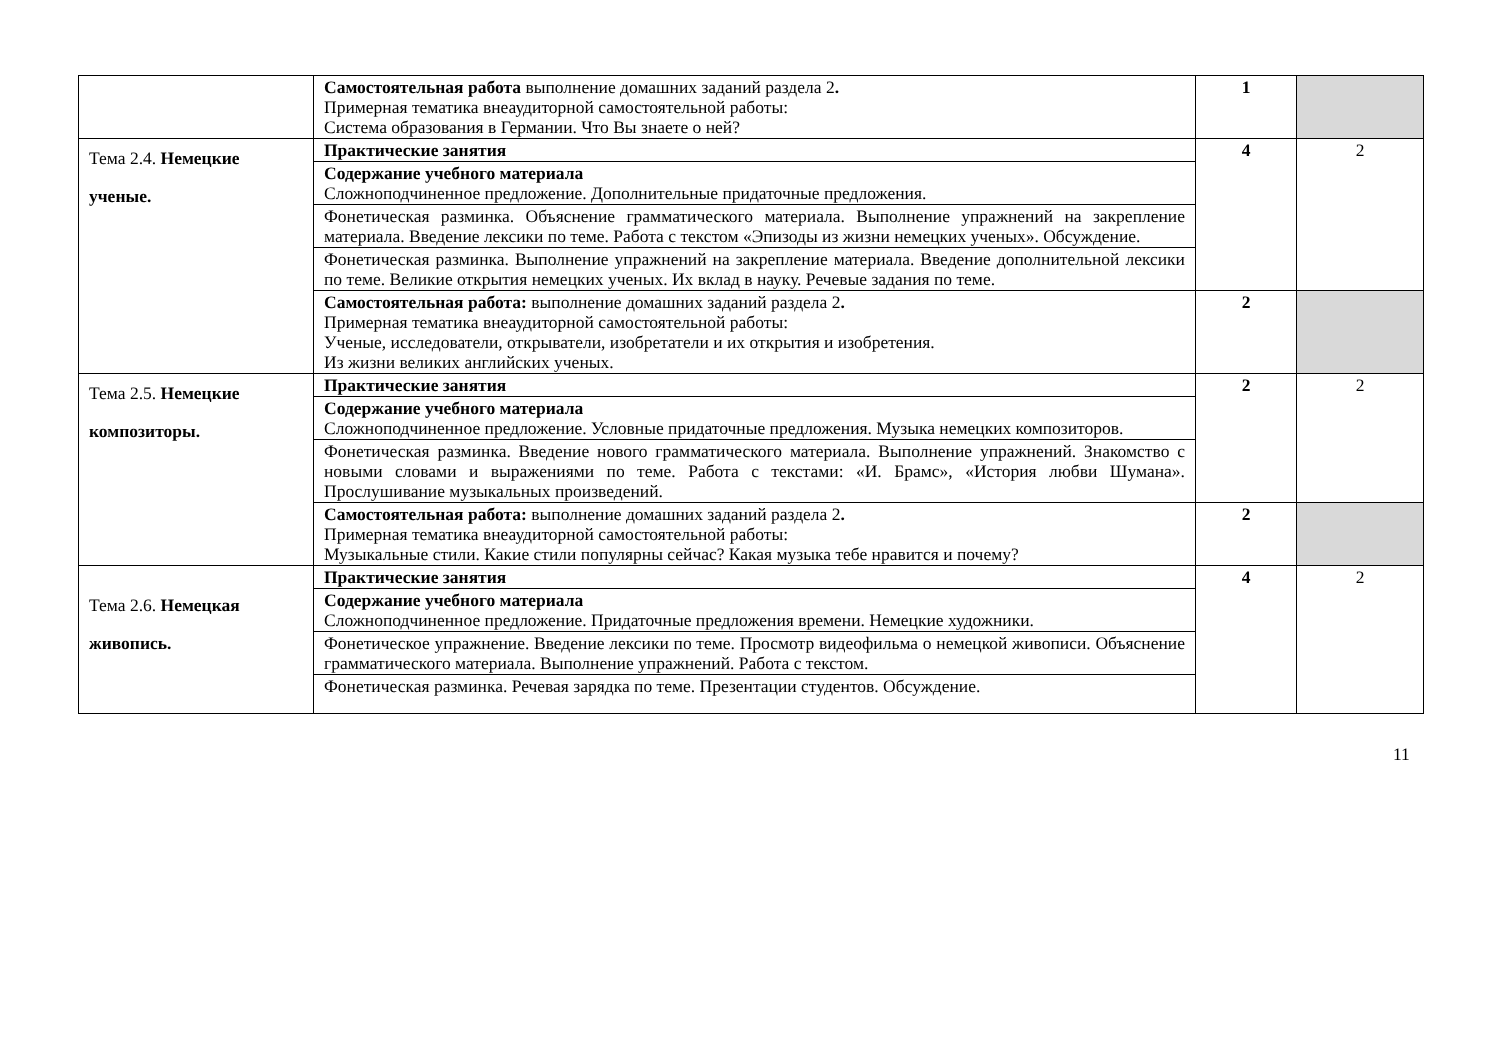| | Самостоятельная работа выполнение домашних заданий раздела 2 . Примерная тематика внеаудиторной самостоятельной работы: Система образования в Германии. Что Вы знаете о ней? | 1 | |
| Тема 2.4. Немецкие ученые. | Практические занятия | 4 | 2 |
| | Содержание учебного материала Сложноподчиненное предложение. Дополнительные придаточные предложения. | | |
| | Фонетическая разминка. Объяснение грамматического материала. Выполнение упражнений на закрепление материала. Введение лексики по теме. Работа с текстом «Эпизоды из жизни немецких ученых». Обсуждение. | | |
| | Фонетическая разминка. Выполнение упражнений на закрепление материала. Введение дополнительной лексики по теме. Великие открытия немецких ученых. Их вклад в науку. Речевые задания по теме. | | |
| | Самостоятельная работа: выполнение домашних заданий раздела 2 . Примерная тематика внеаудиторной самостоятельной работы: Ученые, исследователи, открыватели, изобретатели и их открытия и изобретения. Из жизни великих английских ученых. | 2 | |
| Тема 2.5. Немецкие композиторы. | Практические занятия | 2 | 2 |
| | Содержание учебного материала Сложноподчиненное предложение. Условные придаточные предложения. Музыка немецких композиторов. | | |
| | Фонетическая разминка. Введение нового грамматического материала. Выполнение упражнений. Знакомство с новыми словами и выражениями по теме. Работа с текстами: «И. Брамс», «История любви Шумана». Прослушивание музыкальных произведений. | | |
| | Самостоятельная работа: выполнение домашних заданий раздела 2 . Примерная тематика внеаудиторной самостоятельной работы: Музыкальные стили. Какие стили популярны сейчас? Какая музыка тебе нравится и почему? | 2 | |
| Тема 2.6. Немецкая живопись. | Практические занятия | 4 | 2 |
| | Содержание учебного материала Сложноподчиненное предложение. Придаточные предложения времени. Немецкие художники. | | |
| | Фонетическое упражнение. Введение лексики по теме. Просмотр видеофильма о немецкой живописи. Объяснение грамматического материала. Выполнение упражнений. Работа с текстом. | | |
| | Фонетическая разминка. Речевая зарядка по теме. Презентации студентов. Обсуждение. | | |
11